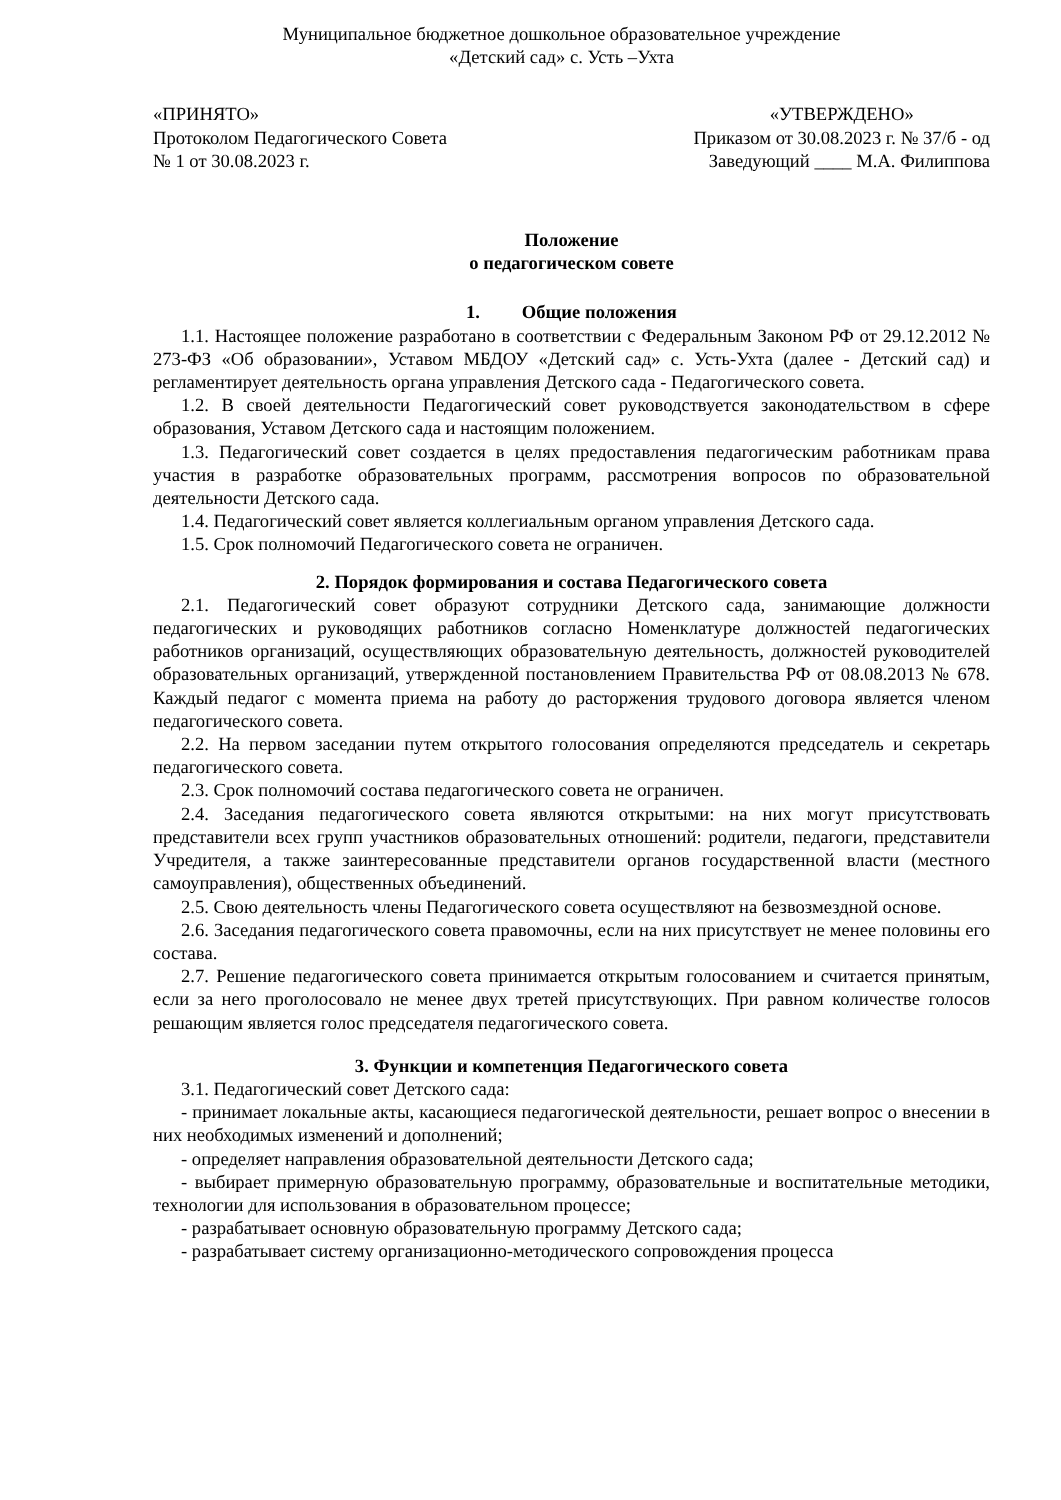Муниципальное бюджетное дошкольное образовательное учреждение
«Детский сад» с. Усть –Ухта
«ПРИНЯТО»
Протоколом Педагогического Совета
№ 1 от 30.08.2023 г.
«УТВЕРЖДЕНО»
Приказом от 30.08.2023 г. № 37/б - од
Заведующий ____ М.А. Филиппова
Положение
о педагогическом совете
1. Общие положения
1.1. Настоящее положение разработано в соответствии с Федеральным Законом РФ от 29.12.2012 № 273-ФЗ «Об образовании», Уставом МБДОУ «Детский сад» с. Усть-Ухта (далее - Детский сад) и регламентирует деятельность органа управления Детского сада - Педагогического совета.
1.2. В своей деятельности Педагогический совет руководствуется законодательством в сфере образования, Уставом Детского сада и настоящим положением.
1.3. Педагогический совет создается в целях предоставления педагогическим работникам права участия в разработке образовательных программ, рассмотрения вопросов по образовательной деятельности Детского сада.
1.4. Педагогический совет является коллегиальным органом управления Детского сада.
1.5. Срок полномочий Педагогического совета не ограничен.
2. Порядок формирования и состава Педагогического совета
2.1. Педагогический совет образуют сотрудники Детского сада, занимающие должности педагогических и руководящих работников согласно Номенклатуре должностей педагогических работников организаций, осуществляющих образовательную деятельность, должностей руководителей образовательных организаций, утвержденной постановлением Правительства РФ от 08.08.2013 № 678. Каждый педагог с момента приема на работу до расторжения трудового договора является членом педагогического совета.
2.2. На первом заседании путем открытого голосования определяются председатель и секретарь педагогического совета.
2.3. Срок полномочий состава педагогического совета не ограничен.
2.4. Заседания педагогического совета являются открытыми: на них могут присутствовать представители всех групп участников образовательных отношений: родители, педагоги, представители Учредителя, а также заинтересованные представители органов государственной власти (местного самоуправления), общественных объединений.
2.5. Свою деятельность члены Педагогического совета осуществляют на безвозмездной основе.
2.6. Заседания педагогического совета правомочны, если на них присутствует не менее половины его состава.
2.7. Решение педагогического совета принимается открытым голосованием и считается принятым, если за него проголосовало не менее двух третей присутствующих. При равном количестве голосов решающим является голос председателя педагогического совета.
3. Функции и компетенция Педагогического совета
3.1. Педагогический совет Детского сада:
- принимает локальные акты, касающиеся педагогической деятельности, решает вопрос о внесении в них необходимых изменений и дополнений;
- определяет направления образовательной деятельности Детского сада;
- выбирает примерную образовательную программу, образовательные и воспитательные методики, технологии для использования в образовательном процессе;
- разрабатывает основную образовательную программу Детского сада;
- разрабатывает систему организационно-методического сопровождения процесса